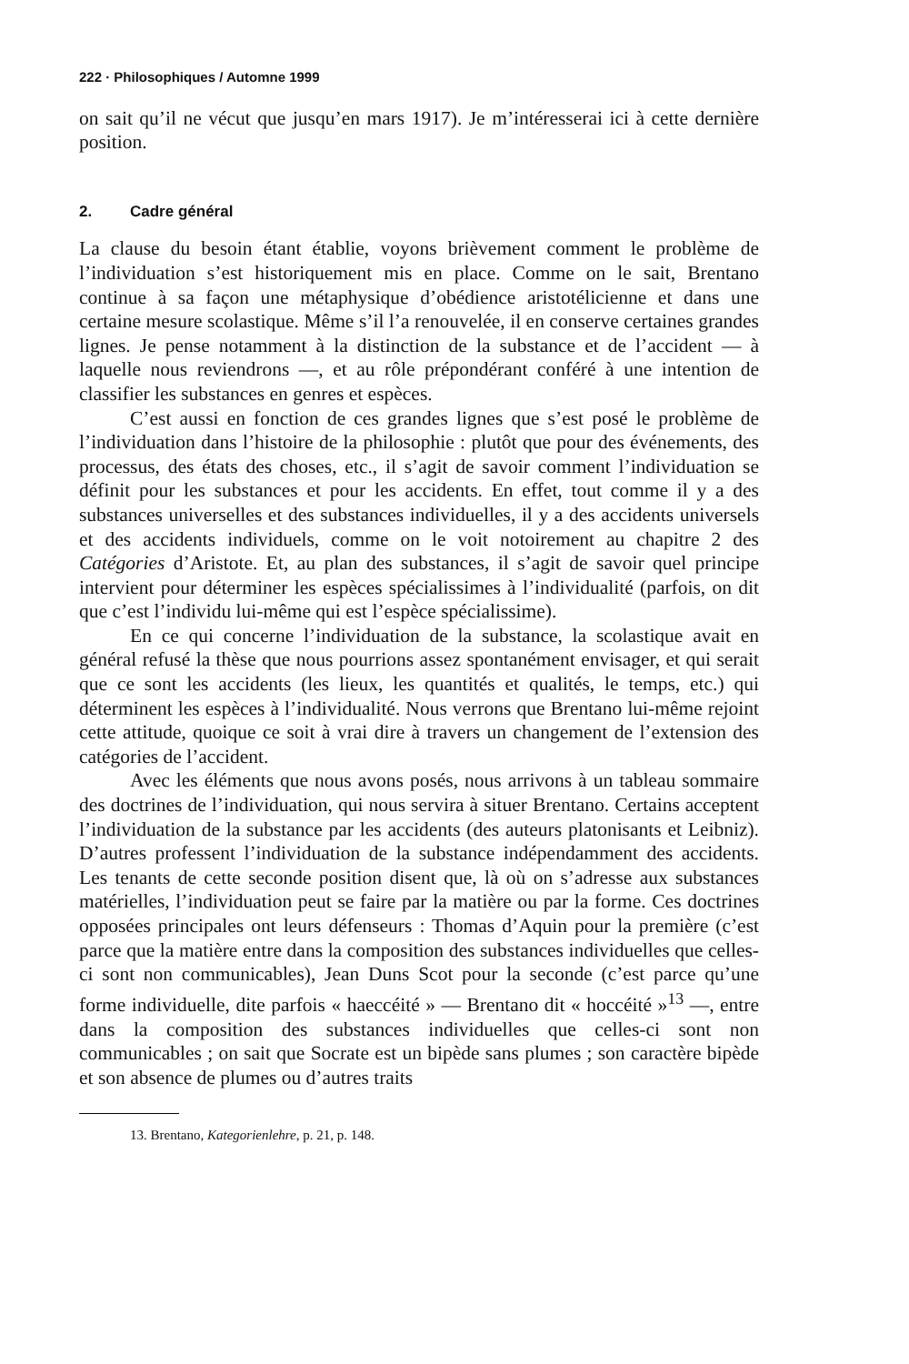222 · Philosophiques / Automne 1999
on sait qu’il ne vécut que jusqu’en mars 1917). Je m’intéresserai ici à cette dernière position.
2. Cadre général
La clause du besoin étant établie, voyons brièvement comment le problème de l’individuation s’est historiquement mis en place. Comme on le sait, Brentano continue à sa façon une métaphysique d’obédience aristotélicienne et dans une certaine mesure scolastique. Même s’il l’a renouvelée, il en conserve certaines grandes lignes. Je pense notamment à la distinction de la substance et de l’accident — à laquelle nous reviendrons —, et au rôle prépondérant conféré à une intention de classifier les substances en genres et espèces.
C’est aussi en fonction de ces grandes lignes que s’est posé le problème de l’individuation dans l’histoire de la philosophie : plutôt que pour des événements, des processus, des états des choses, etc., il s’agit de savoir comment l’individuation se définit pour les substances et pour les accidents. En effet, tout comme il y a des substances universelles et des substances individuelles, il y a des accidents universels et des accidents individuels, comme on le voit notoirement au chapitre 2 des Catégories d’Aristote. Et, au plan des substances, il s’agit de savoir quel principe intervient pour déterminer les espèces spécialissimes à l’individualité (parfois, on dit que c’est l’individu lui-même qui est l’espèce spécialissime).
En ce qui concerne l’individuation de la substance, la scolastique avait en général refusé la thèse que nous pourrions assez spontanément envisager, et qui serait que ce sont les accidents (les lieux, les quantités et qualités, le temps, etc.) qui déterminent les espèces à l’individualité. Nous verrons que Brentano lui-même rejoint cette attitude, quoique ce soit à vrai dire à travers un changement de l’extension des catégories de l’accident.
Avec les éléments que nous avons posés, nous arrivons à un tableau sommaire des doctrines de l’individuation, qui nous servira à situer Brentano. Certains acceptent l’individuation de la substance par les accidents (des auteurs platonisants et Leibniz). D’autres professent l’individuation de la substance indépendamment des accidents. Les tenants de cette seconde position disent que, là où on s’adresse aux substances matérielles, l’individuation peut se faire par la matière ou par la forme. Ces doctrines opposées principales ont leurs défenseurs : Thomas d’Aquin pour la première (c’est parce que la matière entre dans la composition des substances individuelles que celles-ci sont non communicables), Jean Duns Scot pour la seconde (c’est parce qu’une forme individuelle, dite parfois « haeccéité » — Brentano dit « hoccéité »<sup>13</sup> —, entre dans la composition des substances individuelles que celles-ci sont non communicables ; on sait que Socrate est un bipède sans plumes ; son caractère bipède et son absence de plumes ou d’autres traits
13. Brentano, Kategorienlehre, p. 21, p. 148.